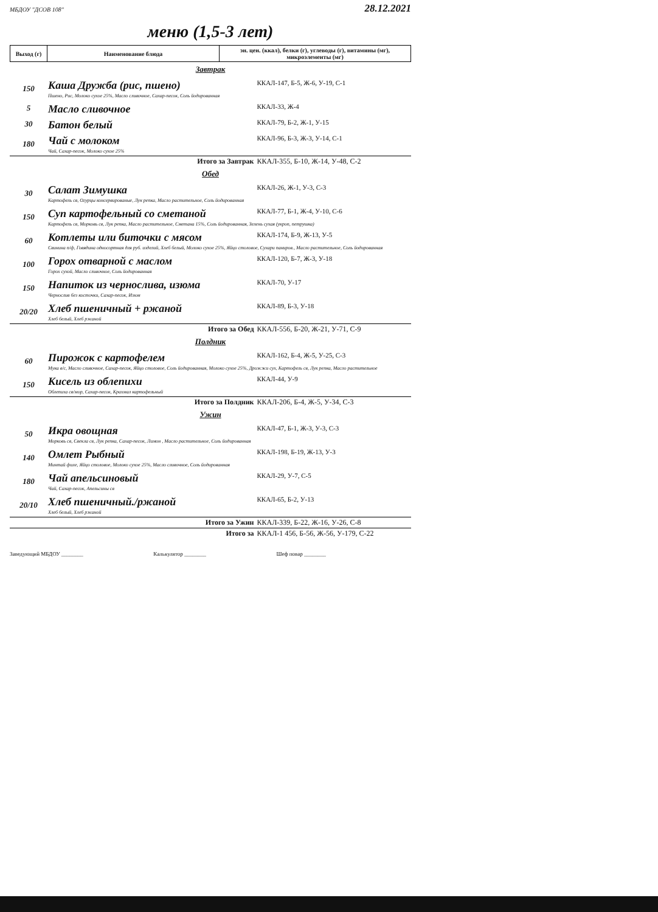МБДОУ "ДСОВ 108" 28.12.2021
меню (1,5-3 лет)
| Выход (г) | Наименование блюда | эн. цен. (ккал), белки (г), углеводы (г), витамины (мг), микроэлементы (мг) |
| Завтрак | | |
| 150 | Каша Дружба (рис, пшено) | ККАЛ-147, Б-5, Ж-6, У-19, С-1 |
| | Пшено, Рис, Молоко сухое 25%, Масло сливочное, Сахар-песок, Соль йодированная | |
| 5 | Масло сливочное | ККАЛ-33, Ж-4 |
| 30 | Батон белый | ККАЛ-79, Б-2, Ж-1, У-15 |
| 180 | Чай с молоком | ККАЛ-96, Б-3, Ж-3, У-14, С-1 |
| | Чай, Сахар-песок, Молоко сухое 25% | |
| | Итого за Завтрак | ККАЛ-355, Б-10, Ж-14, У-48, С-2 |
| Обед | | |
| 30 | Салат Зимушка | ККАЛ-26, Ж-1, У-3, С-3 |
| | Картофель св, Огурцы консервированые, Лук репка, Масло растительное, Соль йодированная | |
| 150 | Суп картофельный со сметаной | ККАЛ-77, Б-1, Ж-4, У-10, С-6 |
| | Картофель св, Морковь св, Лук репка, Масло растительное, Сметана 15%, Соль йодированная, Зелень сухая (укроп, петрушка) | |
| 60 | Котлеты или биточки с мясом | ККАЛ-174, Б-9, Ж-13, У-5 |
| | Свинина п/ф, Говядина односортная для руб. изделий, Хлеб белый, Молоко сухое 25%, Яйцо столовое, Сухари паниров., Масло растительное, Соль йодированная | |
| 100 | Горох отварной с маслом | ККАЛ-120, Б-7, Ж-3, У-18 |
| | Горох сухой, Масло сливочное, Соль йодированная | |
| 150 | Напиток из чернослива, изюма | ККАЛ-70, У-17 |
| | Чернослив без косточки, Сахар-песок, Изюм | |
| 20/20 | Хлеб пшеничный + ржаной | ККАЛ-89, Б-3, У-18 |
| | Хлеб белый, Хлеб ржаной | |
| | Итого за Обед | ККАЛ-556, Б-20, Ж-21, У-71, С-9 |
| Полдник | | |
| 60 | Пирожок с картофелем | ККАЛ-162, Б-4, Ж-5, У-25, С-3 |
| | Мука в/с, Масло сливочное, Сахар-песок, Яйцо столовое, Соль йодированная, Молоко сухое 25%, Дрожжи сух, Картофель св, Лук репка, Масло растительное | |
| 150 | Кисель из облепихи | ККАЛ-44, У-9 |
| | Облепиха св/мор, Сахар-песок, Крахмал картофельный | |
| | Итого за Полдник | ККАЛ-206, Б-4, Ж-5, У-34, С-3 |
| Ужин | | |
| 50 | Икра овощная | ККАЛ-47, Б-1, Ж-3, У-3, С-3 |
| | Морковь св, Свекла св, Лук репка, Сахар-песок, Лимон , Масло растительное, Соль йодированная | |
| 140 | Омлет Рыбный | ККАЛ-198, Б-19, Ж-13, У-3 |
| | Минтай филе, Яйцо столовое, Молоко сухое 25%, Масло сливочное, Соль йодированная | |
| 180 | Чай апельсиновый | ККАЛ-29, У-7, С-5 |
| | Чай, Сахар-песок, Апельсины св | |
| 20/10 | Хлеб пшеничный./ржаной | ККАЛ-65, Б-2, У-13 |
| | Хлеб белый, Хлеб ржаной | |
| | Итого за Ужин | ККАЛ-339, Б-22, Ж-16, У-26, С-8 |
| | Итого за | ККАЛ-1 456, Б-56, Ж-56, У-179, С-22 |
Заведующий МБДОУ ________ Калькулятор ________ Шеф повар ________